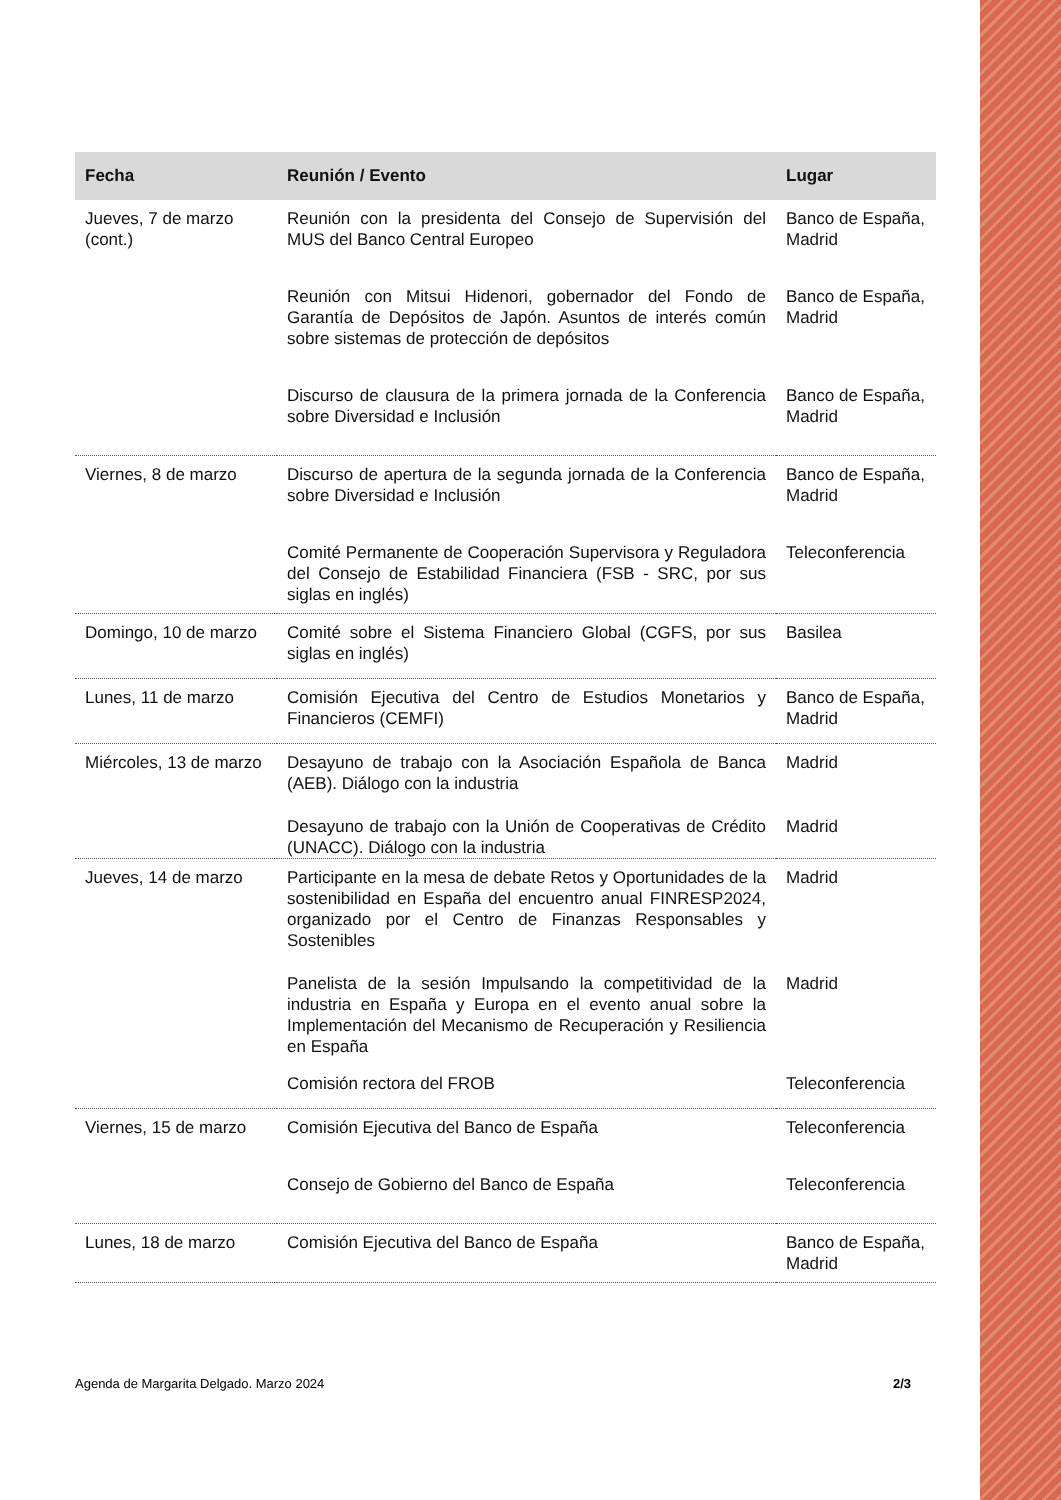| Fecha | Reunión / Evento | Lugar |
| --- | --- | --- |
| Jueves, 7 de marzo (cont.) | Reunión con la presidenta del Consejo de Supervisión del MUS del Banco Central Europeo | Banco de España, Madrid |
| | Reunión con Mitsui Hidenori, gobernador del Fondo de Garantía de Depósitos de Japón. Asuntos de interés común sobre sistemas de protección de depósitos | Banco de España, Madrid |
| | Discurso de clausura de la primera jornada de la Conferencia sobre Diversidad e Inclusión | Banco de España, Madrid |
| Viernes, 8 de marzo | Discurso de apertura de la segunda jornada de la Conferencia sobre Diversidad e Inclusión | Banco de España, Madrid |
| | Comité Permanente de Cooperación Supervisora y Reguladora del Consejo de Estabilidad Financiera (FSB - SRC, por sus siglas en inglés) | Teleconferencia |
| Domingo, 10 de marzo | Comité sobre el Sistema Financiero Global (CGFS, por sus siglas en inglés) | Basilea |
| Lunes, 11 de marzo | Comisión Ejecutiva del Centro de Estudios Monetarios y Financieros (CEMFI) | Banco de España, Madrid |
| Miércoles, 13 de marzo | Desayuno de trabajo con la Asociación Española de Banca (AEB). Diálogo con la industria | Madrid |
| | Desayuno de trabajo con la Unión de Cooperativas de Crédito (UNACC). Diálogo con la industria | Madrid |
| Jueves, 14 de marzo | Participante en la mesa de debate Retos y Oportunidades de la sostenibilidad en España del encuentro anual FINRESP2024, organizado por el Centro de Finanzas Responsables y Sostenibles | Madrid |
| | Panelista de la sesión Impulsando la competitividad de la industria en España y Europa en el evento anual sobre la Implementación del Mecanismo de Recuperación y Resiliencia en España | Madrid |
| | Comisión rectora del FROB | Teleconferencia |
| Viernes, 15 de marzo | Comisión Ejecutiva del Banco de España | Teleconferencia |
| | Consejo de Gobierno del Banco de España | Teleconferencia |
| Lunes, 18 de marzo | Comisión Ejecutiva del Banco de España | Banco de España, Madrid |
Agenda de Margarita Delgado. Marzo 2024 2/3